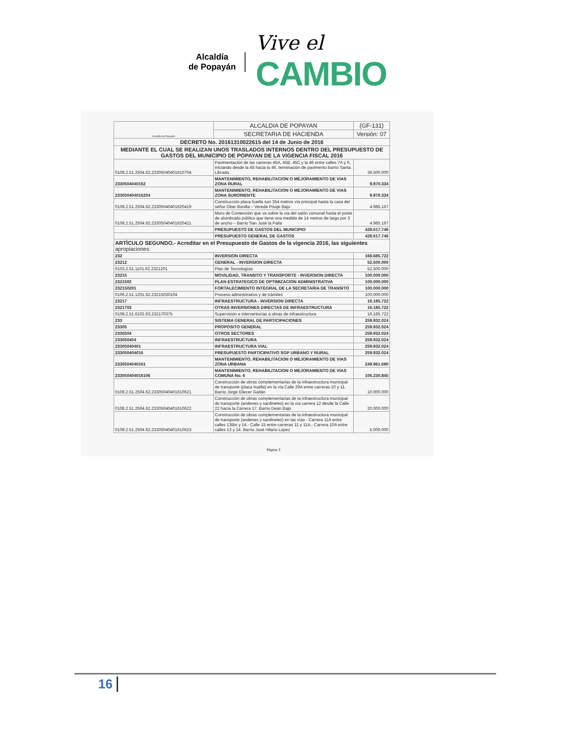Alcaldía
de Popayán
Vive el
CAMBIO
| Alcaldía de Popayán | ALCALDIA DE POPAYAN | (GF-131) |
| | SECRETARIA DE HACIENDA | Versión: 07 |
| DECRETO No. 20161310022615 del 14 de Junio de 2016 | | |
| MEDIANTE EL CUAL SE REALIZAN UNOS TRASLADOS INTERNOS DENTRO DEL PRESUPUESTO DE GASTOS DEL MUNICIPIO DE POPAYAN DE LA VIGENCIA FISCAL 2016 | | |
| 0108.2.51.2504.62.23305040401610704 | Pavimentación de las carreras 45A, 45B, 45C y la 46 entre calles 7A y 6, iniciando desde la 45 hacia la 46, terminación de pavimento barrio Santa Librada | 36.500.000 |
| 2330504040162 | MANTENIMIENTO, REHABILITACION O MEJORAMIENTO DE VIAS ZONA RURAL | 9.970.334 |
| 233050404016204 | MANTENIMIENTO, REHABILITACION O MEJORAMIENTO DE VIAS ZONA SURORIENTE | 9.970.334 |
| 0108.2.51.2504.62.23305040401620419 | Construcción placa huella son 354 metros vía principal hasta la casa del señor Ober Bonilla – Vereda Pisoje Bajo | 4.985.167 |
| 0108.2.51.2504.62.23305040401620421 | Muro de Contención que va sobre la vía del salón comunal hasta el poste de alumbrado público que tiene una medida de 14 metros de largo por 3 de ancho – Barrio San José la Paila | 4.985.167 |
| | PRESUPUESTO DE GASTOS DEL MUNICIPIO | 428.617.746 |
| | PRESUPUESTO GENERAL DE GASTOS | 428.617.746 |
| ARTÍCULO SEGUNDO.- Acreditar en el Presupuesto de Gastos de la vigencia 2016, las siguientes apropiaciones: | | |
| 232 | INVERSION DIRECTA | 168.685.722 |
| 23212 | GENERAL - INVERSION DIRECTA | 52.500.000 |
| 0103.2.51.1101.62.2321201 | Plan de Tecnologías | 52.500.000 |
| 23215 | MOVILIDAD, TRANSITO Y TRANSPORTE - INVERSION DIRECTA | 100.000.000 |
| 2321502 | PLAN ESTRATEGICO DE OPTIMIZACION ADMINISTRATIVA | 100.000.000 |
| 232150201 | FORTALECIMIENTO INTEGRAL DE LA SECRETARIA DE TRANSITO | 100.000.000 |
| 0106.2.51.1201.62.23215020104 | Proceso administrativo y de trámites | 100.000.000 |
| 23217 | INFRAESTRUCTURA - INVERSION DIRECTA | 16.185.722 |
| 2321703 | OTRAS INVERSIONES DIRECTAS DE INFRAESTRUCTURA | 16.185.722 |
| 0108.2.51.6102.63.232170375 | Supervisión e interventorías a obras de infraestructura | 16.185.722 |
| 233 | SISTEMA GENERAL DE PARTICIPACIONES | 259.932.024 |
| 23305 | PROPOSITO GENERAL | 259.932.024 |
| 2330504 | OTROS SECTORES | 259.932.024 |
| 233050404 | INFRAESTRUCTURA | 259.932.024 |
| 23305040401 | INFRAESTRUCTURA VIAL | 259.932.024 |
| 233050404016 | PRESUPUESTO PARTICIPATIVO SGP URBANO Y RURAL | 259.932.024 |
| 2330504040161 | MANTENIMIENTO, REHABILITACION O MEJORAMIENTO DE VIAS ZONA URBANA | 249.961.690 |
| 233050404016106 | MANTENIMIENTO, REHABILITACION O MEJORAMIENTO DE VIAS COMUNA No. 6 | 106.230.845 |
| 0108.2.51.2504.62.23305040401610621 | Construcción de obras complementarias de la infraestructura municipal de transporte (placa huella) en la vía Calle 29A entre carreras 10 y 11. Barrio Jorge Eliecer Gaitán | 10.000.000 |
| 0108.2.51.2504.62.23305040401610622 | Construcción de obras complementarias de la infraestructura municipal de transporte (andenes y sardineles) en la vía carrera 12 desde la Calle 22 hacia la Carrera 17. Barrio Deán Bajo | 20.000.000 |
| 0108.2.51.2504.62.23305040401610623 | Construcción de obras complementarias de la infraestructura municipal de transporte (andenes y sardineles) en las vías - Carrera 11A entre calles 13Bis y 14.- Calle 15 entre carreras 11 y 11A.- Carrera 10A entre calles 13 y 14. Barrio José Hilario López | 5.000.000 |
Página 3
16